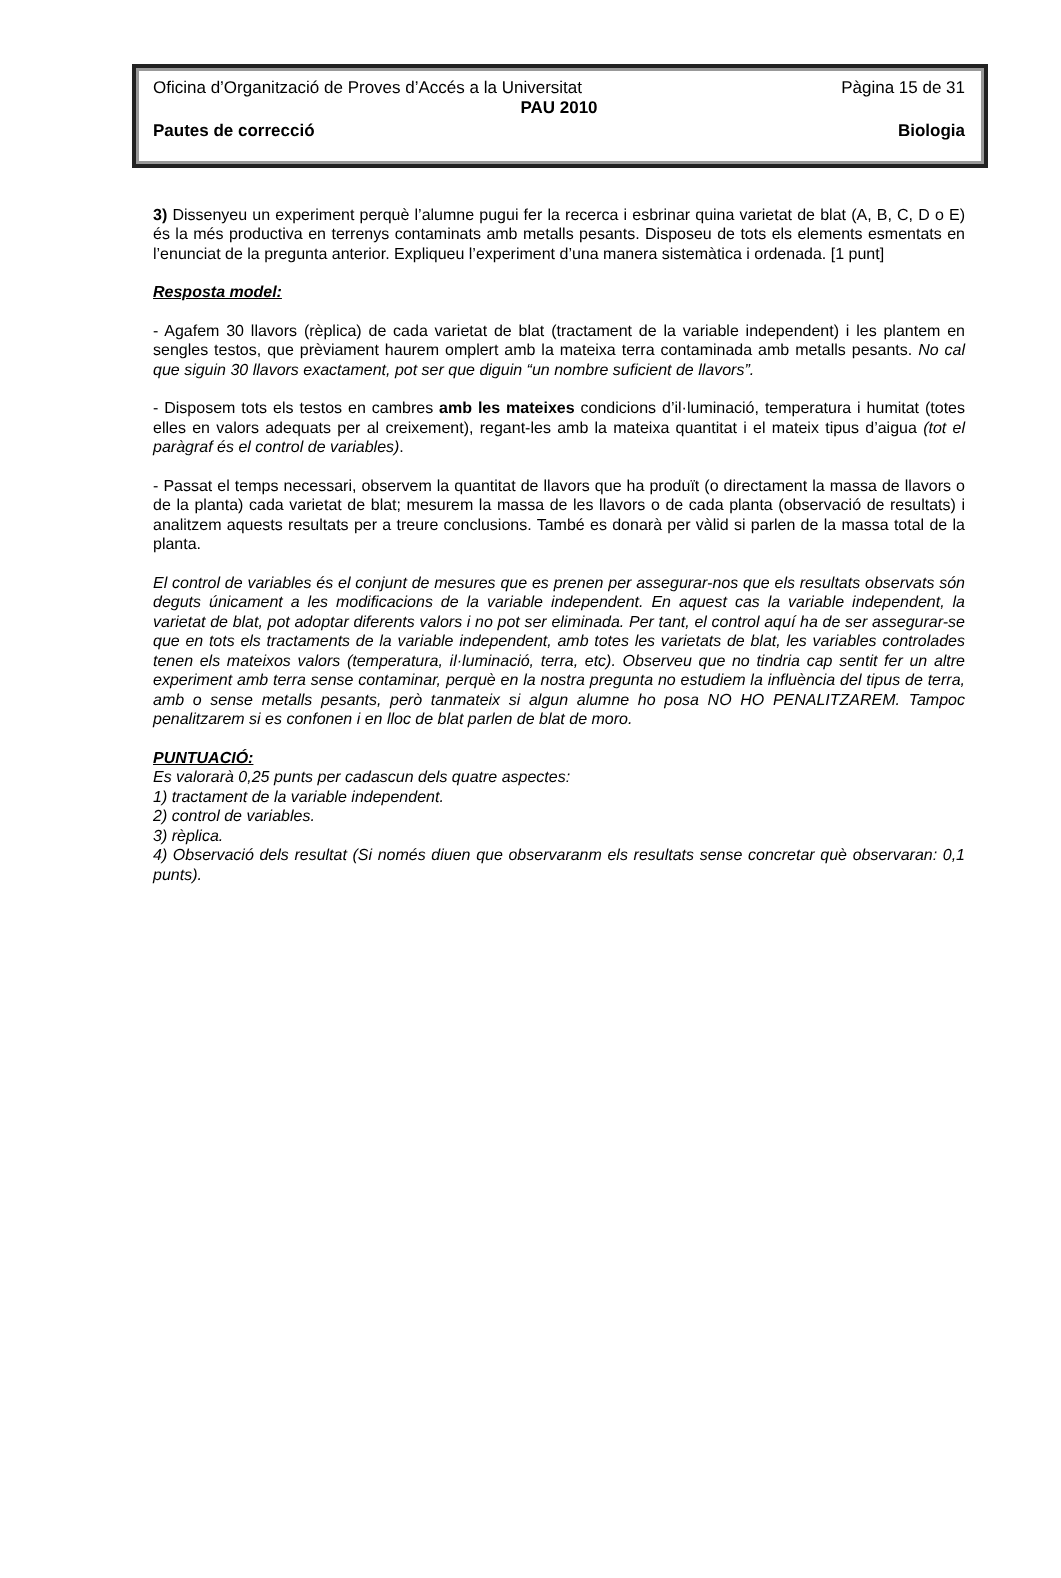Oficina d’Organització de Proves d’Accés a la Universitat Pàgina 15 de 31
PAU 2010
Pautes de correcció Biologia
3) Dissenyeu un experiment perquè l’alumne pugui fer la recerca i esbrinar quina varietat de blat (A, B, C, D o E) és la més productiva en terrenys contaminats amb metalls pesants. Disposeu de tots els elements esmentats en l’enunciat de la pregunta anterior. Expliqueu l’experiment d’una manera sistemàtica i ordenada. [1 punt]
Resposta model:
- Agafem 30 llavors (rèplica) de cada varietat de blat (tractament de la variable independent) i les plantem en sengles testos, que prèviament haurem omplert amb la mateixa terra contaminada amb metalls pesants. No cal que siguin 30 llavors exactament, pot ser que diguin “un nombre suficient de llavors”.
- Disposem tots els testos en cambres amb les mateixes condicions d’il·luminació, temperatura i humitat (totes elles en valors adequats per al creixement), regant-les amb la mateixa quantitat i el mateix tipus d’aigua (tot el paràgraf és el control de variables).
- Passat el temps necessari, observem la quantitat de llavors que ha produït (o directament la massa de llavors o de la planta) cada varietat de blat; mesurem la massa de les llavors o de cada planta (observació de resultats) i analitzem aquests resultats per a treure conclusions. També es donarà per vàlid si parlen de la massa total de la planta.
El control de variables és el conjunt de mesures que es prenen per assegurar-nos que els resultats observats són deguts únicament a les modificacions de la variable independent. En aquest cas la variable independent, la varietat de blat, pot adoptar diferents valors i no pot ser eliminada. Per tant, el control aquí ha de ser assegurar-se que en tots els tractaments de la variable independent, amb totes les varietats de blat, les variables controlades tenen els mateixos valors (temperatura, il·luminació, terra, etc). Observeu que no tindria cap sentit fer un altre experiment amb terra sense contaminar, perquè en la nostra pregunta no estudiem la influència del tipus de terra, amb o sense metalls pesants, però tanmateix si algun alumne ho posa NO HO PENALITZAREM. Tampoc penalitzarem si es confonen i en lloc de blat parlen de blat de moro.
PUNTUACIÓ:
Es valorarà 0,25 punts per cadascun dels quatre aspectes:
1) tractament de la variable independent.
2) control de variables.
3) rèplica.
4) Observació dels resultat (Si només diuen que observaranm els resultats sense concretar què observaran: 0,1 punts).